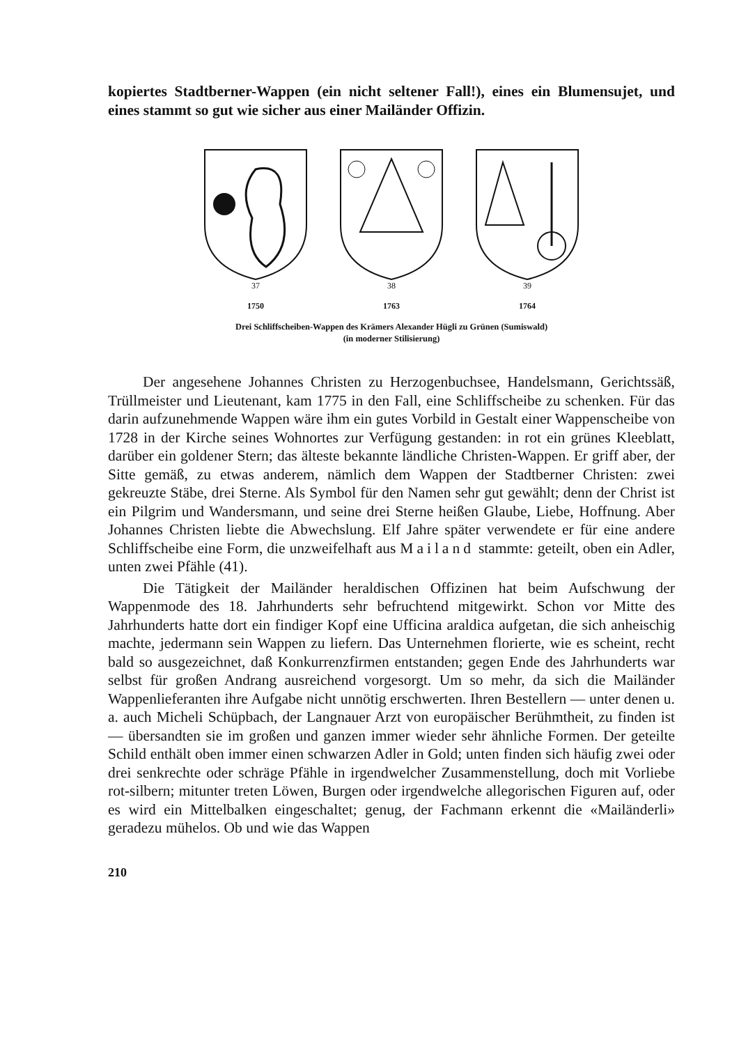kopiertes Stadtberner-Wappen (ein nicht seltener Fall!), eines ein Blumensujet, und eines stammt so gut wie sicher aus einer Mailänder Offizin.
37
1750
38
1763
39
1764
Drei Schliffscheiben-Wappen des Krämers Alexander Hügli zu Grünen (Sumiswald)
(in moderner Stilisierung)
Der angesehene Johannes Christen zu Herzogenbuchsee, Handelsmann, Gerichtssäß, Trüllmeister und Lieutenant, kam 1775 in den Fall, eine Schliffscheibe zu schenken. Für das darin aufzunehmende Wappen wäre ihm ein gutes Vorbild in Gestalt einer Wappenscheibe von 1728 in der Kirche seines Wohnortes zur Verfügung gestanden: in rot ein grünes Kleeblatt, darüber ein goldener Stern; das älteste bekannte ländliche Christen-Wappen. Er griff aber, der Sitte gemäß, zu etwas anderem, nämlich dem Wappen der Stadtberner Christen: zwei gekreuzte Stäbe, drei Sterne. Als Symbol für den Namen sehr gut gewählt; denn der Christ ist ein Pilgrim und Wandersmann, und seine drei Sterne heißen Glaube, Liebe, Hoffnung. Aber Johannes Christen liebte die Abwechslung. Elf Jahre später verwendete er für eine andere Schliffscheibe eine Form, die unzweifelhaft aus Mailand stammte: geteilt, oben ein Adler, unten zwei Pfähle (41).
Die Tätigkeit der Mailänder heraldischen Offizinen hat beim Aufschwung der Wappenmode des 18. Jahrhunderts sehr befruchtend mitgewirkt. Schon vor Mitte des Jahrhunderts hatte dort ein findiger Kopf eine Ufficina araldica aufgetan, die sich anheischig machte, jedermann sein Wappen zu liefern. Das Unternehmen florierte, wie es scheint, recht bald so ausgezeichnet, daß Konkurrenzfirmen entstanden; gegen Ende des Jahrhunderts war selbst für großen Andrang ausreichend vorgesorgt. Um so mehr, da sich die Mailänder Wappenlieferanten ihre Aufgabe nicht unnötig erschwerten. Ihren Bestellern — unter denen u. a. auch Micheli Schüpbach, der Langnauer Arzt von europäischer Berühmtheit, zu finden ist — übersandten sie im großen und ganzen immer wieder sehr ähnliche Formen. Der geteilte Schild enthält oben immer einen schwarzen Adler in Gold; unten finden sich häufig zwei oder drei senkrechte oder schräge Pfähle in irgendwelcher Zusammenstellung, doch mit Vorliebe rot-silbern; mitunter treten Löwen, Burgen oder irgendwelche allegorischen Figuren auf, oder es wird ein Mittelbalken eingeschaltet; genug, der Fachmann erkennt die «Mailänderli» geradezu mühelos. Ob und wie das Wappen
210